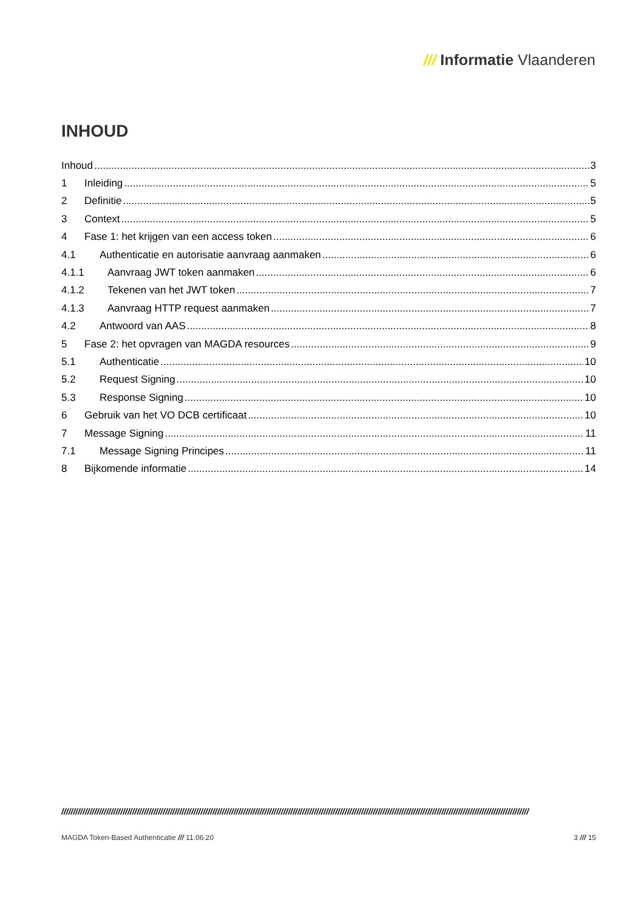/// Informatie Vlaanderen
INHOUD
Inhoud 3
1 Inleiding 5
2 Definitie 5
3 Context 5
4 Fase 1: het krijgen van een access token 6
4.1 Authenticatie en autorisatie aanvraag aanmaken 6
4.1.1 Aanvraag JWT token aanmaken 6
4.1.2 Tekenen van het JWT token 7
4.1.3 Aanvraag HTTP request aanmaken 7
4.2 Antwoord van AAS 8
5 Fase 2: het opvragen van MAGDA resources 9
5.1 Authenticatie 10
5.2 Request Signing 10
5.3 Response Signing 10
6 Gebruik van het VO DCB certificaat 10
7 Message Signing 11
7.1 Message Signing Principes 11
8 Bijkomende informatie 14
//////////////////////////////////////////////////////////////////////////////////////////////////////////////////////////////////////////////////////////////////////////////////////////////////////
MAGDA Token-Based Authenticatie /// 11.06.20 3 /// 15